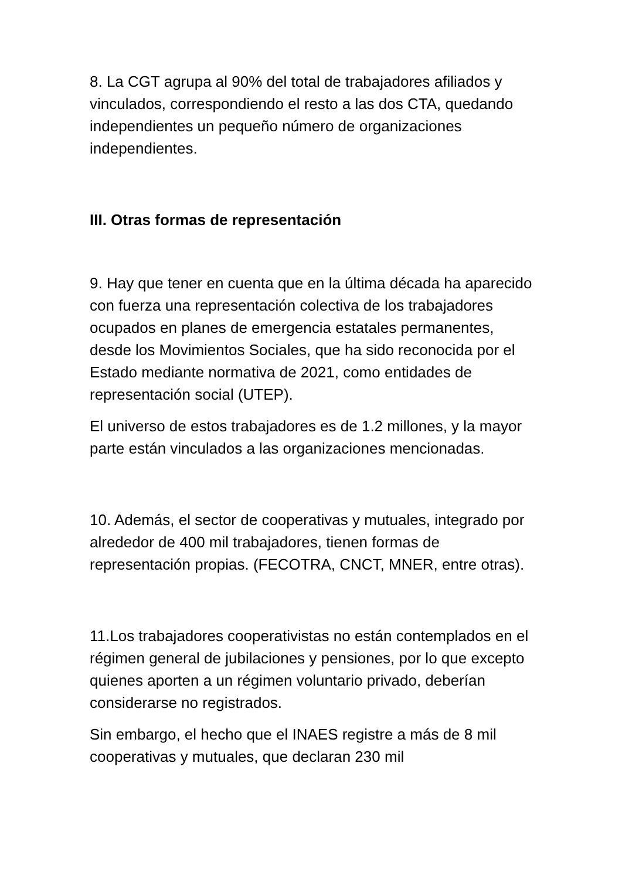8. La CGT agrupa al 90% del total de trabajadores afiliados y vinculados, correspondiendo el resto a las dos CTA, quedando independientes un pequeño número de organizaciones independientes.
III. Otras formas de representación
9. Hay que tener en cuenta que en la última década ha aparecido con fuerza una representación colectiva de los trabajadores ocupados en planes de emergencia estatales permanentes, desde los Movimientos Sociales, que ha sido reconocida por el Estado mediante normativa de 2021, como entidades de representación social (UTEP).
El universo de estos trabajadores es de 1.2 millones, y la mayor parte están vinculados a las organizaciones mencionadas.
10. Además, el sector de cooperativas y mutuales, integrado por alrededor de 400 mil trabajadores, tienen formas de representación propias. (FECOTRA, CNCT, MNER, entre otras).
11.Los trabajadores cooperativistas no están contemplados en el régimen general de jubilaciones y pensiones, por lo que excepto quienes aporten a un régimen voluntario privado, deberían considerarse no registrados.
Sin embargo, el hecho que el INAES registre a más de 8 mil cooperativas y mutuales, que declaran 230 mil